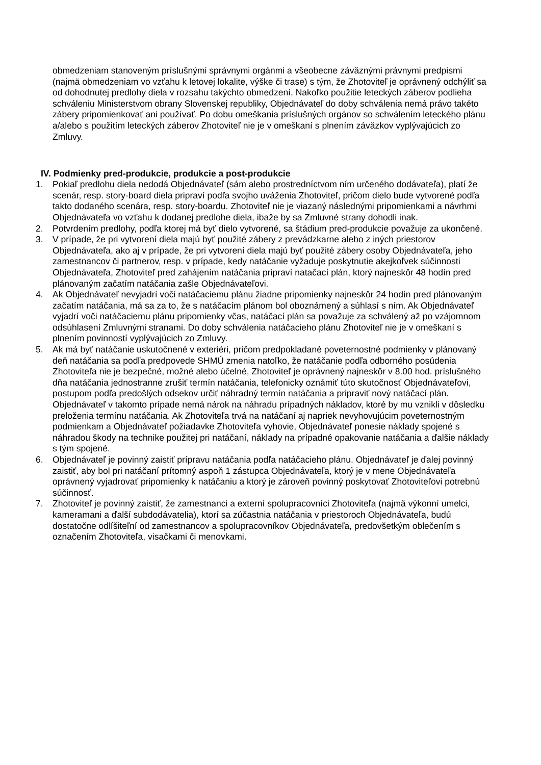obmedzeniam stanoveným príslušnými správnymi orgánmi a všeobecne záväznými právnymi predpismi (najmä obmedzeniam vo vzťahu k letovej lokalite, výške či trase) s tým, že Zhotoviteľ je oprávnený odchýliť sa od dohodnutej predlohy diela v rozsahu takýchto obmedzení. Nakoľko použitie leteckých záberov podlieha schváleniu Ministerstvom obrany Slovenskej republiky, Objednávateľ do doby schválenia nemá právo takéto zábery pripomienkovať ani používať. Po dobu omeškania príslušných orgánov so schválením leteckého plánu a/alebo s použitím leteckých záberov Zhotoviteľ nie je v omeškaní s plnením záväzkov vyplývajúcich zo Zmluvy.
IV. Podmienky pred-produkcie, produkcie a post-produkcie
1. Pokiaľ predlohu diela nedodá Objednávateľ (sám alebo prostredníctvom ním určeného dodávateľa), platí že scenár, resp. story-board diela pripraví podľa svojho uváženia Zhotoviteľ, pričom dielo bude vytvorené podľa takto dodaného scenára, resp. story-boardu. Zhotoviteľ nie je viazaný následnými pripomienkami a návrhmi Objednávateľa vo vzťahu k dodanej predlohe diela, ibaže by sa Zmluvné strany dohodli inak.
2. Potvrdením predlohy, podľa ktorej má byť dielo vytvorené, sa štádium pred-produkcie považuje za ukončené.
3. V prípade, že pri vytvorení diela majú byť použité zábery z prevádzkarne alebo z iných priestorov Objednávateľa, ako aj v prípade, že pri vytvorení diela majú byť použité zábery osoby Objednávateľa, jeho zamestnancov či partnerov, resp. v prípade, kedy natáčanie vyžaduje poskytnutie akejkoľvek súčinnosti Objednávateľa, Zhotoviteľ pred zahájením natáčania pripraví natačací plán, ktorý najneskôr 48 hodín pred plánovaným začatím natáčania zašle Objednávateľovi.
4. Ak Objednávateľ nevyjadrí voči natáčaciemu plánu žiadne pripomienky najneskôr 24 hodín pred plánovaným začatím natáčania, má sa za to, že s natáčacím plánom bol oboznámený a súhlasí s ním. Ak Objednávateľ vyjadrí voči natáčaciemu plánu pripomienky včas, natáčací plán sa považuje za schválený až po vzájomnom odsúhlasení Zmluvnými stranami. Do doby schválenia natáčacieho plánu Zhotoviteľ nie je v omeškaní s plnením povinností vyplývajúcich zo Zmluvy.
5. Ak má byť natáčanie uskutočnené v exteriéri, pričom predpokladané poveternostné podmienky v plánovaný deň natáčania sa podľa predpovede SHMÚ zmenia natoľko, že natáčanie podľa odborného posúdenia Zhotoviteľa nie je bezpečné, možné alebo účelné, Zhotoviteľ je oprávnený najneskôr v 8.00 hod. príslušného dňa natáčania jednostranne zrušiť termín natáčania, telefonicky oznámiť túto skutočnosť Objednávateľovi, postupom podľa predošlých odsekov určiť náhradný termín natáčania a pripraviť nový natáčací plán. Objednávateľ v takomto prípade nemá nárok na náhradu prípadných nákladov, ktoré by mu vznikli v dôsledku preloženia termínu natáčania. Ak Zhotoviteľa trvá na natáčaní aj napriek nevyhovujúcim poveternostným podmienkam a Objednávateľ požiadavke Zhotoviteľa vyhovie, Objednávateľ ponesie náklady spojené s náhradou škody na technike použitej pri natáčaní, náklady na prípadné opakovanie natáčania a ďalšie náklady s tým spojené.
6. Objednávateľ je povinný zaistiť prípravu natáčania podľa natáčacieho plánu. Objednávateľ je ďalej povinný zaistiť, aby bol pri natáčaní prítomný aspoň 1 zástupca Objednávateľa, ktorý je v mene Objednávateľa oprávnený vyjadrovať pripomienky k natáčaniu a ktorý je zároveň povinný poskytovať Zhotoviteľovi potrebnú súčinnosť.
7. Zhotoviteľ je povinný zaistiť, že zamestnanci a externí spolupracovníci Zhotoviteľa (najmä výkonní umelci, kameramani a ďalší subdodávatelia), ktorí sa zúčastnia natáčania v priestoroch Objednávateľa, budú dostatočne odlíšiteľní od zamestnancov a spolupracovníkov Objednávateľa, predovšetkým oblečením s označením Zhotoviteľa, visačkami či menovkami.